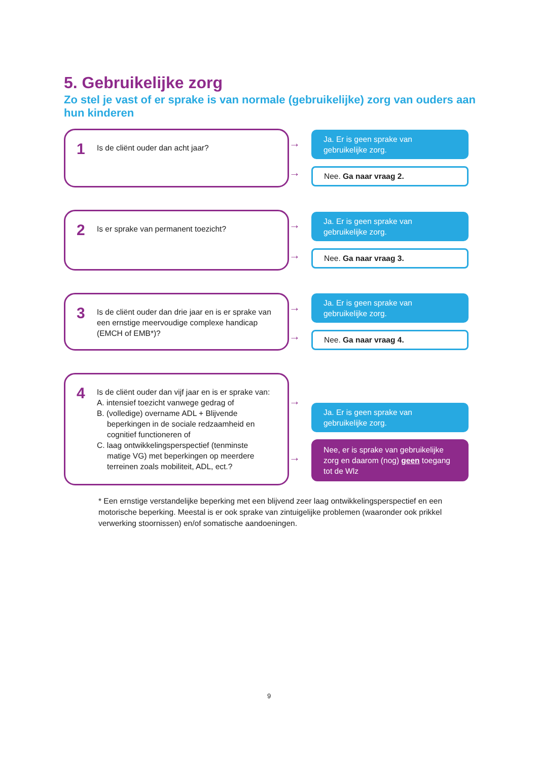5. Gebruikelijke zorg
Zo stel je vast of er sprake is van normale (gebruikelijke) zorg van ouders aan hun kinderen
1
Is de cliënt ouder dan acht jaar?
→
→
Ja. Er is geen sprake van
gebruikelijke zorg.
Nee. Ga naar vraag 2.
2
Is er sprake van permanent toezicht?
→
→
Ja. Er is geen sprake van
gebruikelijke zorg.
Nee. Ga naar vraag 3.
3
Is de cliënt ouder dan drie jaar en is er sprake van een ernstige meervoudige complexe handicap (EMCH of EMB*)?
→
→
Ja. Er is geen sprake van
gebruikelijke zorg.
Nee. Ga naar vraag 4.
4
Is de cliënt ouder dan vijf jaar en is er sprake van:
A. intensief toezicht vanwege gedrag of
B. (volledige) overname ADL + Blijvende
beperkingen in de sociale redzaamheid en cognitief functioneren of
C. laag ontwikkelingsperspectief (tenminste
matige VG) met beperkingen op meerdere terreinen zoals mobiliteit, ADL, ect.?
→
→
Ja. Er is geen sprake van
gebruikelijke zorg.
Nee, er is sprake van gebruikelijke zorg en daarom (nog) geen toegang tot de Wlz
* Een ernstige verstandelijke beperking met een blijvend zeer laag ontwikkelingsperspectief en een motorische beperking. Meestal is er ook sprake van zintuigelijke problemen (waaronder ook prikkel verwerking stoornissen) en/of somatische aandoeningen.
9